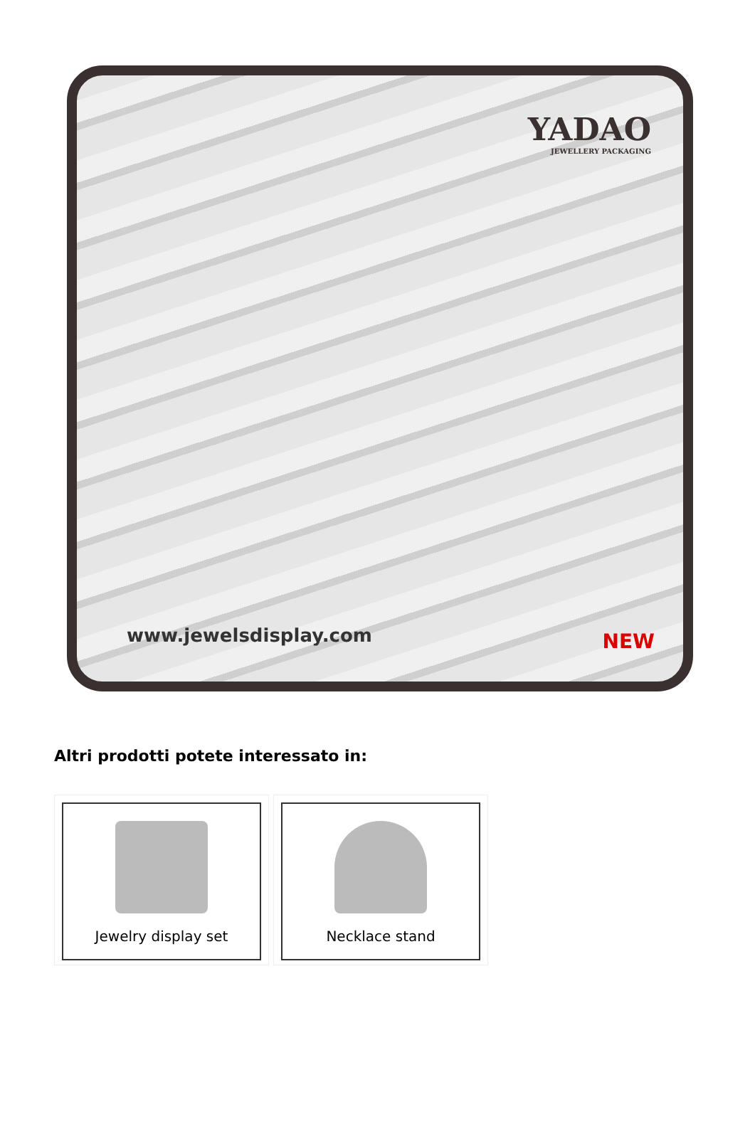YADAO
JEWELLERY PACKAGING
www.jewelsdisplay.com NEW
Altri prodotti potete interessato in:
Jewelry display set Necklace stand